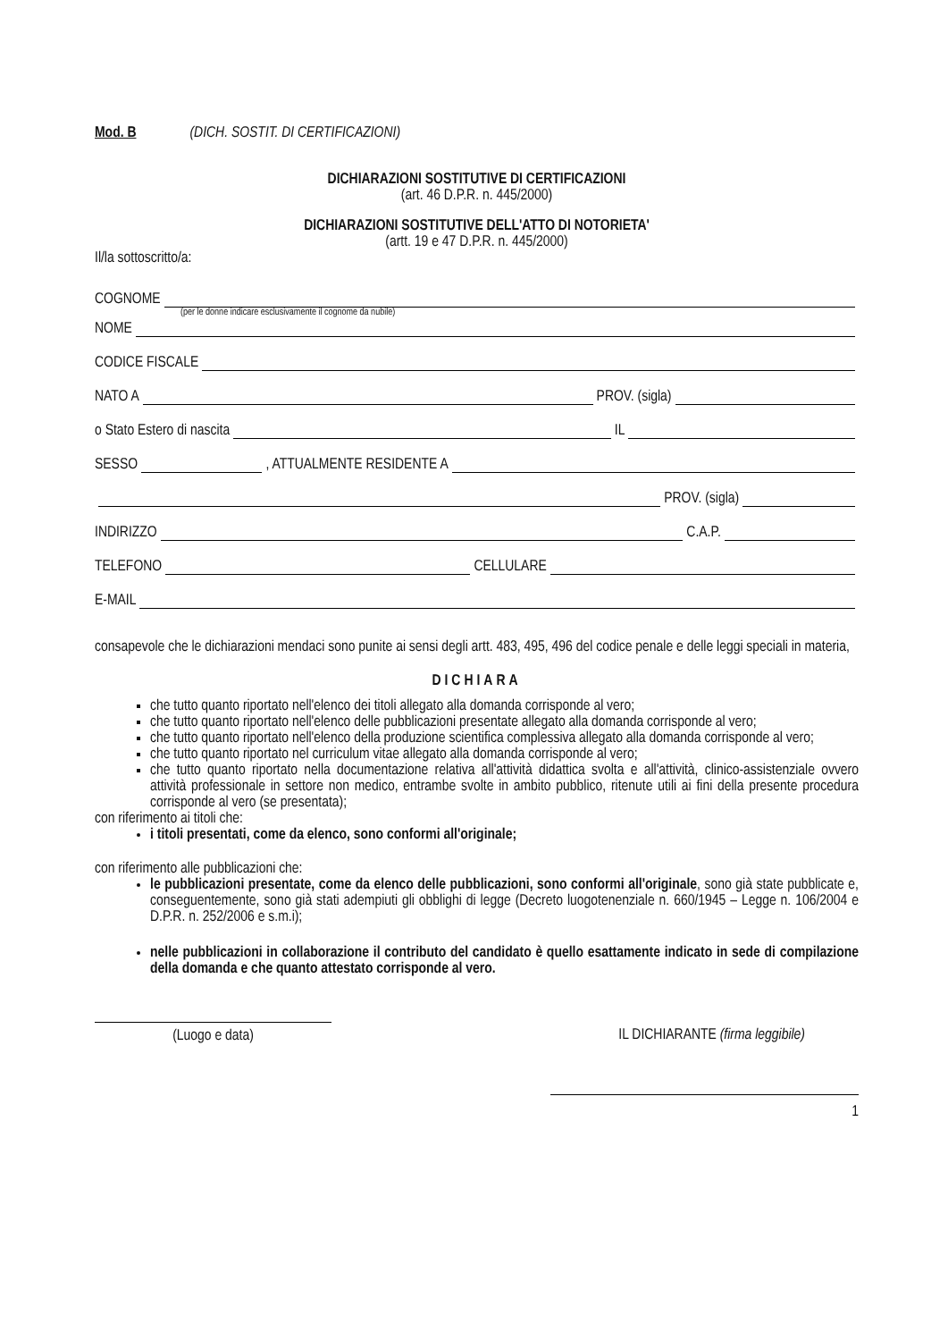Mod. B (DICH. SOSTIT. DI CERTIFICAZIONI)
DICHIARAZIONI SOSTITUTIVE DI CERTIFICAZIONI
(art. 46 D.P.R. n. 445/2000)
DICHIARAZIONI SOSTITUTIVE DELL'ATTO DI NOTORIETA'
(artt. 19 e 47 D.P.R. n. 445/2000)
Il/la sottoscritto/a:
COGNOME
(per le donne indicare esclusivamente il cognome da nubile)
NOME
CODICE FISCALE
NATO A PROV. (sigla)
o Stato Estero di nascita IL
SESSO , ATTUALMENTE RESIDENTE A
PROV. (sigla)
INDIRIZZO C.A.P.
TELEFONO CELLULARE
E-MAIL
consapevole che le dichiarazioni mendaci sono punite ai sensi degli artt. 483, 495, 496 del codice penale e delle leggi speciali in materia,
DICHIARA
che tutto quanto riportato nell'elenco dei titoli allegato alla domanda corrisponde al vero;
che tutto quanto riportato nell'elenco delle pubblicazioni presentate allegato alla domanda corrisponde al vero;
che tutto quanto riportato nell'elenco della produzione scientifica complessiva allegato alla domanda corrisponde al vero;
che tutto quanto riportato nel curriculum vitae allegato alla domanda corrisponde al vero;
che tutto quanto riportato nella documentazione relativa all'attività didattica svolta e all'attività, clinico-assistenziale ovvero attività professionale in settore non medico, entrambe svolte in ambito pubblico, ritenute utili ai fini della presente procedura corrisponde al vero (se presentata);
con riferimento ai titoli che:
i titoli presentati, come da elenco, sono conformi all'originale;
con riferimento alle pubblicazioni che:
le pubblicazioni presentate, come da elenco delle pubblicazioni, sono conformi all'originale, sono già state pubblicate e, conseguentemente, sono già stati adempiuti gli obblighi di legge (Decreto luogotenenziale n. 660/1945 – Legge n. 106/2004 e D.P.R. n. 252/2006 e s.m.i);
nelle pubblicazioni in collaborazione il contributo del candidato è quello esattamente indicato in sede di compilazione della domanda e che quanto attestato corrisponde al vero.
(Luogo e data) IL DICHIARANTE (firma leggibile)
1